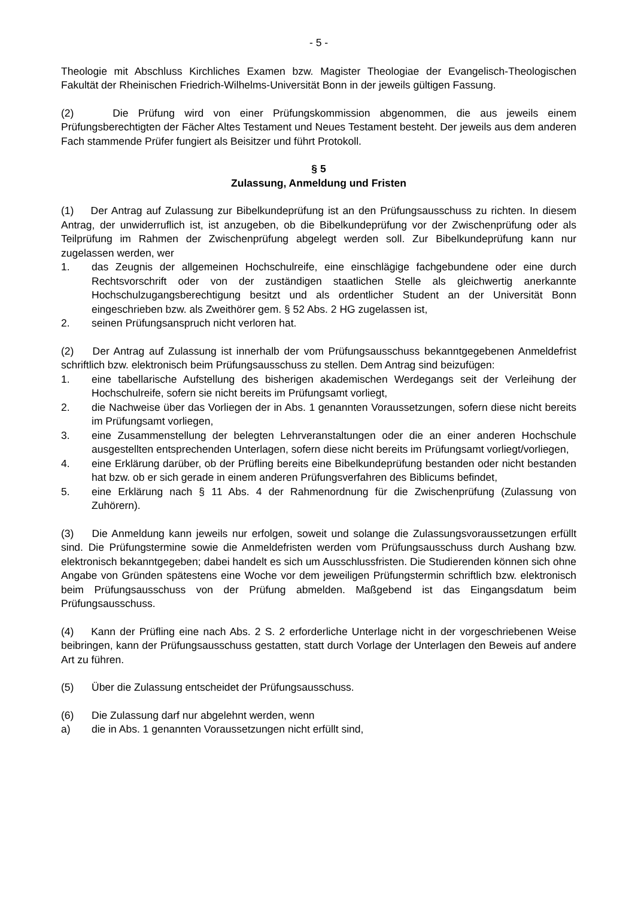- 5 -
Theologie mit Abschluss Kirchliches Examen bzw. Magister Theologiae der Evangelisch-Theologischen Fakultät der Rheinischen Friedrich-Wilhelms-Universität Bonn in der jeweils gültigen Fassung.
(2) Die Prüfung wird von einer Prüfungskommission abgenommen, die aus jeweils einem Prüfungsberechtigten der Fächer Altes Testament und Neues Testament besteht. Der jeweils aus dem anderen Fach stammende Prüfer fungiert als Beisitzer und führt Protokoll.
§ 5
Zulassung, Anmeldung und Fristen
(1) Der Antrag auf Zulassung zur Bibelkundeprüfung ist an den Prüfungsausschuss zu richten. In diesem Antrag, der unwiderruflich ist, ist anzugeben, ob die Bibelkundeprüfung vor der Zwischenprüfung oder als Teilprüfung im Rahmen der Zwischenprüfung abgelegt werden soll. Zur Bibelkundeprüfung kann nur zugelassen werden, wer
1. das Zeugnis der allgemeinen Hochschulreife, eine einschlägige fachgebundene oder eine durch Rechtsvorschrift oder von der zuständigen staatlichen Stelle als gleichwertig anerkannte Hochschulzugangsberechtigung besitzt und als ordentlicher Student an der Universität Bonn eingeschrieben bzw. als Zweithörer gem. § 52 Abs. 2 HG zugelassen ist,
2. seinen Prüfungsanspruch nicht verloren hat.
(2) Der Antrag auf Zulassung ist innerhalb der vom Prüfungsausschuss bekanntgegebenen Anmeldefrist schriftlich bzw. elektronisch beim Prüfungsausschuss zu stellen. Dem Antrag sind beizufügen:
1. eine tabellarische Aufstellung des bisherigen akademischen Werdegangs seit der Verleihung der Hochschulreife, sofern sie nicht bereits im Prüfungsamt vorliegt,
2. die Nachweise über das Vorliegen der in Abs. 1 genannten Voraussetzungen, sofern diese nicht bereits im Prüfungsamt vorliegen,
3. eine Zusammenstellung der belegten Lehrveranstaltungen oder die an einer anderen Hochschule ausgestellten entsprechenden Unterlagen, sofern diese nicht bereits im Prüfungsamt vorliegt/vorliegen,
4. eine Erklärung darüber, ob der Prüfling bereits eine Bibelkundeprüfung bestanden oder nicht bestanden hat bzw. ob er sich gerade in einem anderen Prüfungsverfahren des Biblicums befindet,
5. eine Erklärung nach § 11 Abs. 4 der Rahmenordnung für die Zwischenprüfung (Zulassung von Zuhörern).
(3) Die Anmeldung kann jeweils nur erfolgen, soweit und solange die Zulassungsvoraussetzungen erfüllt sind. Die Prüfungstermine sowie die Anmeldefristen werden vom Prüfungsausschuss durch Aushang bzw. elektronisch bekanntgegeben; dabei handelt es sich um Ausschlussfristen. Die Studierenden können sich ohne Angabe von Gründen spätestens eine Woche vor dem jeweiligen Prüfungstermin schriftlich bzw. elektronisch beim Prüfungsausschuss von der Prüfung abmelden. Maßgebend ist das Eingangsdatum beim Prüfungsausschuss.
(4) Kann der Prüfling eine nach Abs. 2 S. 2 erforderliche Unterlage nicht in der vorgeschriebenen Weise beibringen, kann der Prüfungsausschuss gestatten, statt durch Vorlage der Unterlagen den Beweis auf andere Art zu führen.
(5) Über die Zulassung entscheidet der Prüfungsausschuss.
(6) Die Zulassung darf nur abgelehnt werden, wenn
a) die in Abs. 1 genannten Voraussetzungen nicht erfüllt sind,